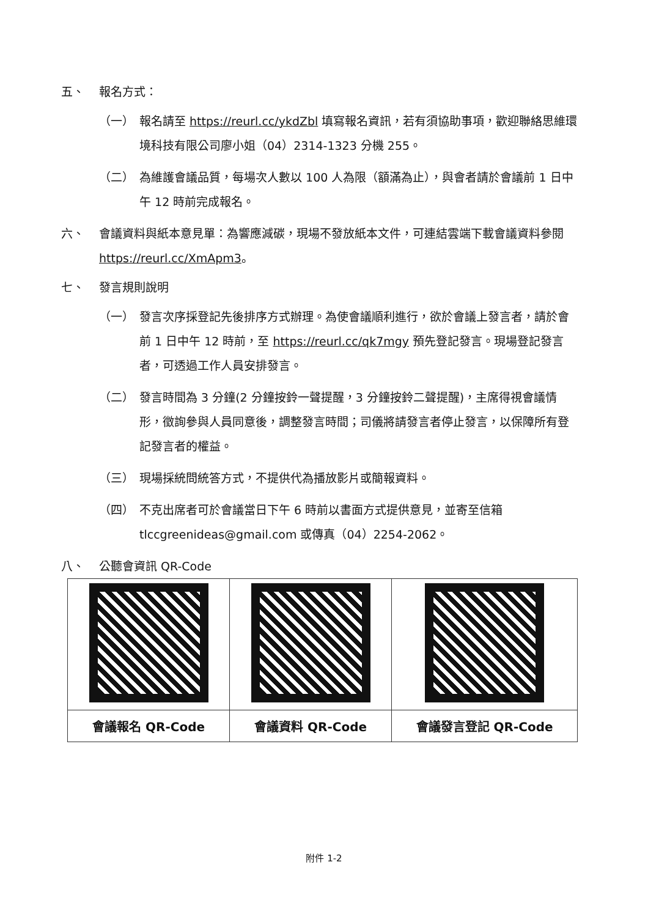五、 報名方式：
（一） 報名請至 https://reurl.cc/ykdZbl 填寫報名資訊，若有須協助事項，歡迎聯絡思維環境科技有限公司廖小姐（04）2314-1323 分機 255。
（二） 為維護會議品質，每場次人數以 100 人為限（額滿為止），與會者請於會議前 1 日中午 12 時前完成報名。
六、 會議資料與紙本意見單：為響應減碳，現場不發放紙本文件，可連結雲端下載會議資料參閱 https://reurl.cc/XmApm3。
七、 發言規則說明
（一） 發言次序採登記先後排序方式辦理。為使會議順利進行，欲於會議上發言者，請於會前 1 日中午 12 時前，至 https://reurl.cc/qk7mgy 預先登記發言。現場登記發言者，可透過工作人員安排發言。
（二） 發言時間為 3 分鐘(2 分鐘按鈴一聲提醒，3 分鐘按鈴二聲提醒)，主席得視會議情形，徵詢參與人員同意後，調整發言時間；司儀將請發言者停止發言，以保障所有登記發言者的權益。
（三） 現場採統問統答方式，不提供代為播放影片或簡報資料。
（四） 不克出席者可於會議當日下午 6 時前以書面方式提供意見，並寄至信箱 tlccgreenideas@gmail.com 或傳真（04）2254-2062。
八、 公聽會資訊 QR-Code
| 會議報名 QR-Code | 會議資料 QR-Code | 會議發言登記 QR-Code |
附件 1-2